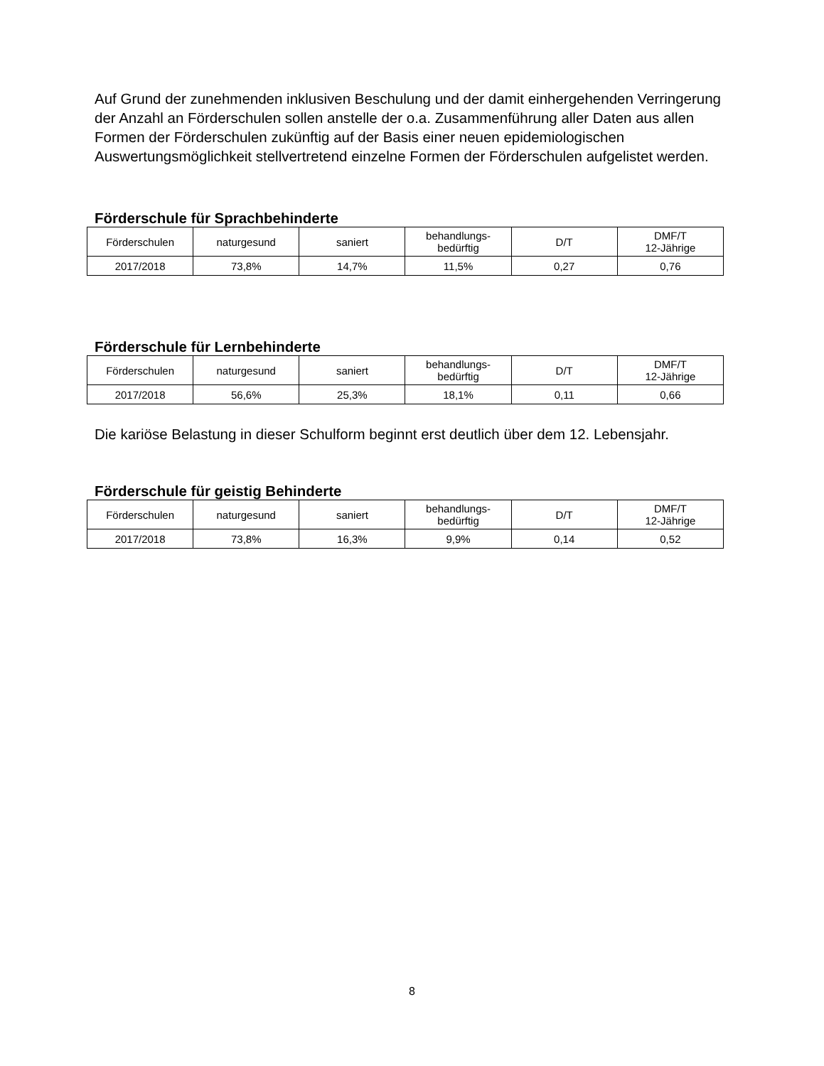Auf Grund der zunehmenden inklusiven Beschulung und der damit einhergehenden Verringerung der Anzahl an Förderschulen sollen anstelle der o.a. Zusammenführung aller Daten aus allen Formen der Förderschulen zukünftig auf der Basis einer neuen epidemiologischen Auswertungsmöglichkeit stellvertretend einzelne Formen der Förderschulen aufgelistet werden.
Förderschule für Sprachbehinderte
| Förderschulen | naturgesund | saniert | behandlungs- bedürftig | D/T | DMF/T 12-Jährige |
| --- | --- | --- | --- | --- | --- |
| 2017/2018 | 73,8% | 14,7% | 11,5% | 0,27 | 0,76 |
Förderschule für Lernbehinderte
| Förderschulen | naturgesund | saniert | behandlungs- bedürftig | D/T | DMF/T 12-Jährige |
| --- | --- | --- | --- | --- | --- |
| 2017/2018 | 56,6% | 25,3% | 18,1% | 0,11 | 0,66 |
Die kariöse Belastung in dieser Schulform beginnt erst deutlich über dem 12. Lebensjahr.
Förderschule für geistig Behinderte
| Förderschulen | naturgesund | saniert | behandlungs- bedürftig | D/T | DMF/T 12-Jährige |
| --- | --- | --- | --- | --- | --- |
| 2017/2018 | 73,8% | 16,3% | 9,9% | 0,14 | 0,52 |
8